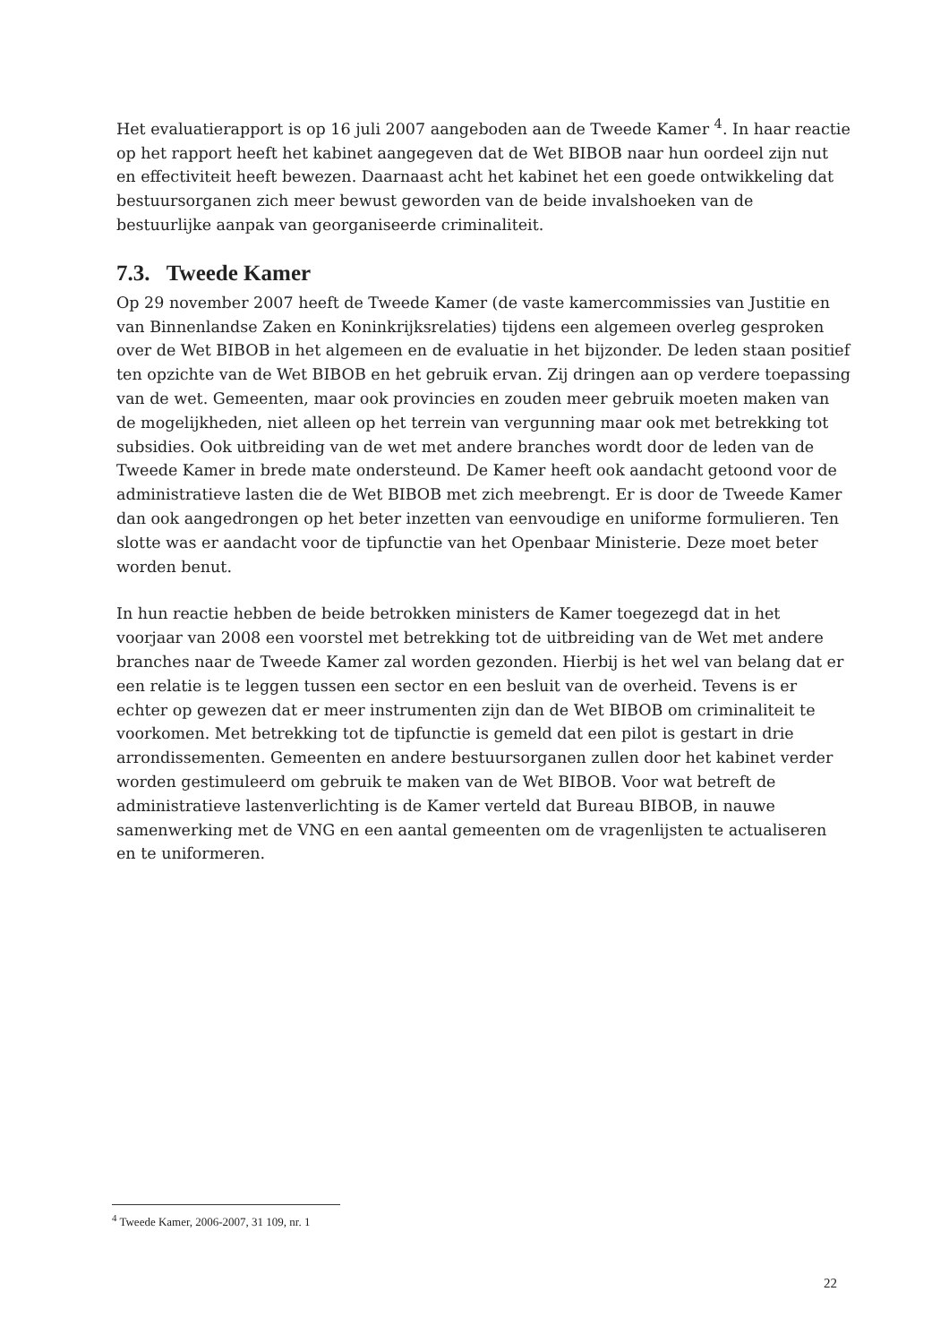Het evaluatierapport is op 16 juli 2007 aangeboden aan de Tweede Kamer <sup>4</sup>. In haar reactie op het rapport heeft het kabinet aangegeven dat de Wet BIBOB naar hun oordeel zijn nut en effectiviteit heeft bewezen. Daarnaast acht het kabinet het een goede ontwikkeling dat bestuursorganen zich meer bewust geworden van de beide invalshoeken van de bestuurlijke aanpak van georganiseerde criminaliteit.
7.3. Tweede Kamer
Op 29 november 2007 heeft de Tweede Kamer (de vaste kamercommissies van Justitie en van Binnenlandse Zaken en Koninkrijksrelaties) tijdens een algemeen overleg gesproken over de Wet BIBOB in het algemeen en de evaluatie in het bijzonder. De leden staan positief ten opzichte van de Wet BIBOB en het gebruik ervan. Zij dringen aan op verdere toepassing van de wet. Gemeenten, maar ook provincies en zouden meer gebruik moeten maken van de mogelijkheden, niet alleen op het terrein van vergunning maar ook met betrekking tot subsidies. Ook uitbreiding van de wet met andere branches wordt door de leden van de Tweede Kamer in brede mate ondersteund. De Kamer heeft ook aandacht getoond voor de administratieve lasten die de Wet BIBOB met zich meebrengt. Er is door de Tweede Kamer dan ook aangedrongen op het beter inzetten van eenvoudige en uniforme formulieren. Ten slotte was er aandacht voor de tipfunctie van het Openbaar Ministerie. Deze moet beter worden benut.
In hun reactie hebben de beide betrokken ministers de Kamer toegezegd dat in het voorjaar van 2008 een voorstel met betrekking tot de uitbreiding van de Wet met andere branches naar de Tweede Kamer zal worden gezonden. Hierbij is het wel van belang dat er een relatie is te leggen tussen een sector en een besluit van de overheid. Tevens is er echter op gewezen dat er meer instrumenten zijn dan de Wet BIBOB om criminaliteit te voorkomen. Met betrekking tot de tipfunctie is gemeld dat een pilot is gestart in drie arrondissementen. Gemeenten en andere bestuursorganen zullen door het kabinet verder worden gestimuleerd om gebruik te maken van de Wet BIBOB. Voor wat betreft de administratieve lastenverlichting is de Kamer verteld dat Bureau BIBOB, in nauwe samenwerking met de VNG en een aantal gemeenten om de vragenlijsten te actualiseren en te uniformeren.
<sup>4</sup> Tweede Kamer, 2006-2007, 31 109, nr. 1
22